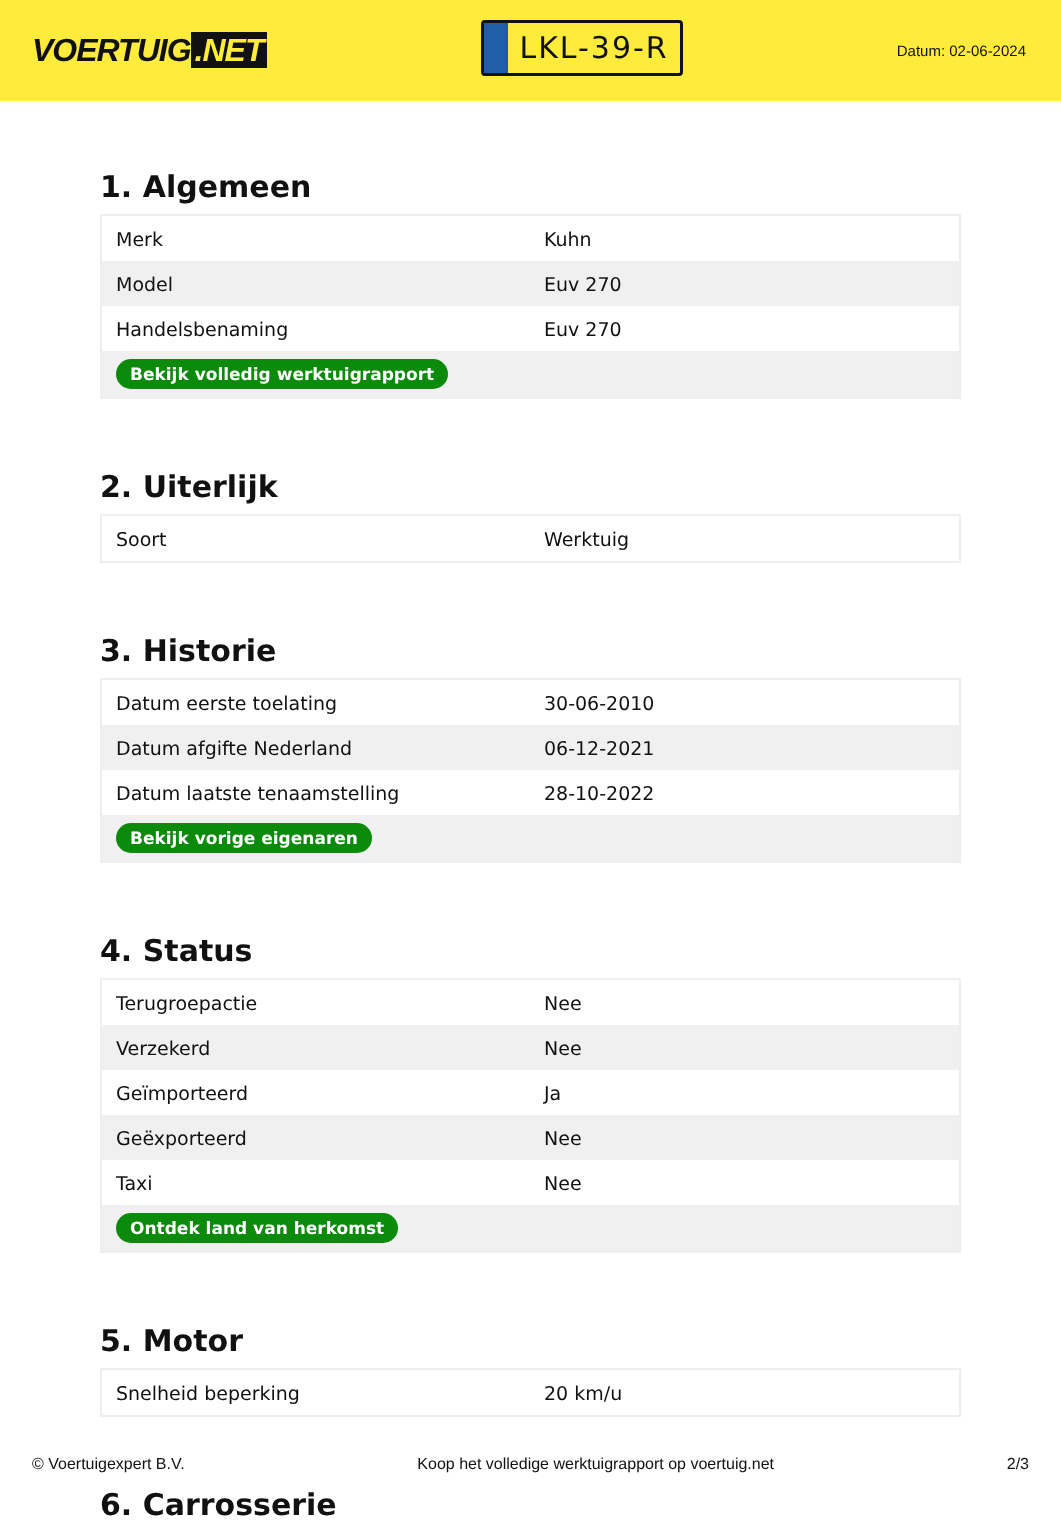VOERTUIG.NET
LKL-39-R
Datum: 02-06-2024
1. Algemeen
| Merk | Kuhn |
| Model | Euv 270 |
| Handelsbenaming | Euv 270 |
| Bekijk volledig werktuigrapport | |
2. Uiterlijk
| Soort | Werktuig |
3. Historie
| Datum eerste toelating | 30-06-2010 |
| Datum afgifte Nederland | 06-12-2021 |
| Datum laatste tenaamstelling | 28-10-2022 |
| Bekijk vorige eigenaren | |
4. Status
| Terugroepactie | Nee |
| Verzekerd | Nee |
| Geïmporteerd | Ja |
| Geëxporteerd | Nee |
| Taxi | Nee |
| Ontdek land van herkomst | |
5. Motor
| Snelheid beperking | 20 km/u |
6. Carrosserie
© Voertuigexpert B.V. Koop het volledige werktuigrapport op voertuig.net 2/3